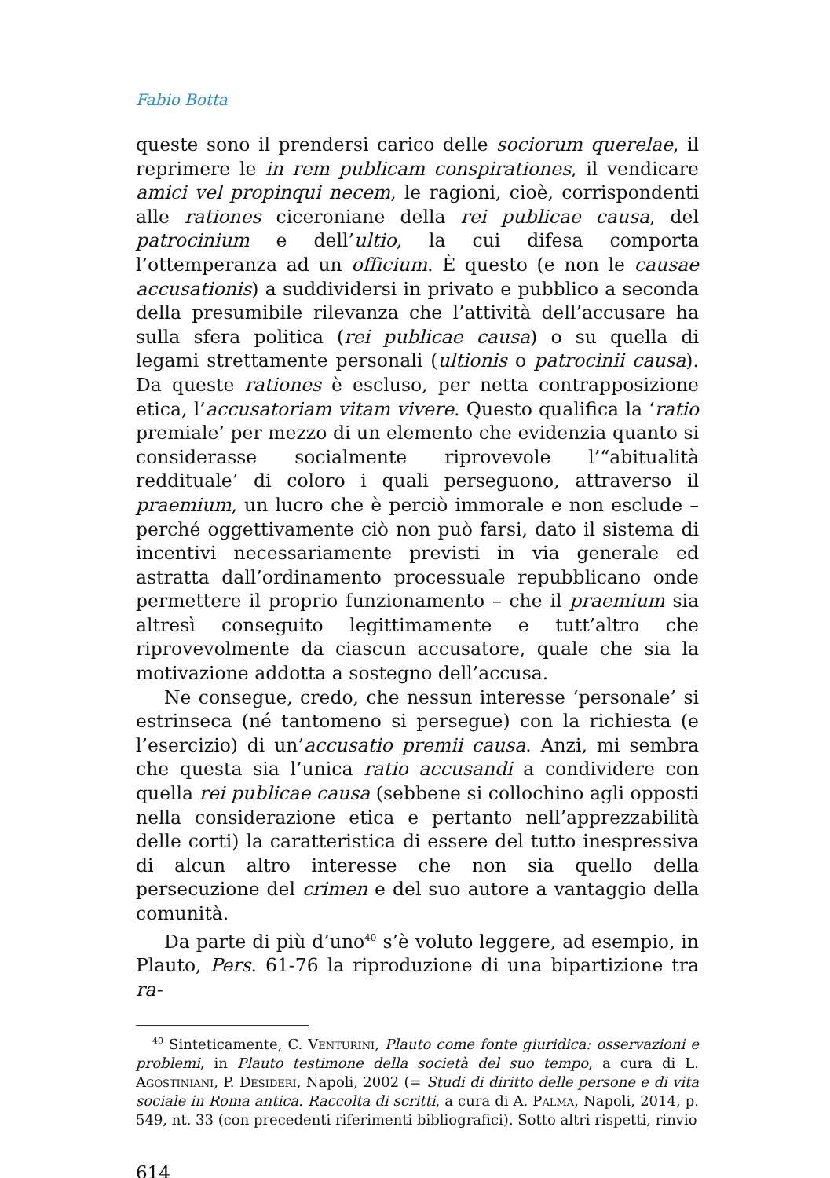Fabio Botta
queste sono il prendersi carico delle sociorum querelae, il reprimere le in rem publicam conspirationes, il vendicare amici vel propinqui necem, le ragioni, cioè, corrispondenti alle rationes ciceroniane della rei publicae causa, del patrocinium e dell’ultio, la cui difesa comporta l’ottemperanza ad un officium. È questo (e non le causae accusationis) a suddividersi in privato e pubblico a seconda della presumibile rilevanza che l’attività dell’accusare ha sulla sfera politica (rei publicae causa) o su quella di legami strettamente personali (ultionis o patrocinii causa). Da queste rationes è escluso, per netta contrapposizione etica, l’accusatoriam vitam vivere. Questo qualifica la ‘ratio premiale’ per mezzo di un elemento che evidenzia quanto si considerasse socialmente riprovevole l’“abitualità reddituale’ di coloro i quali perseguono, attraverso il praemium, un lucro che è perciò immorale e non esclude – perché oggettivamente ciò non può farsi, dato il sistema di incentivi necessariamente previsti in via generale ed astratta dall’ordinamento processuale repubblicano onde permettere il proprio funzionamento – che il praemium sia altresì conseguito legittimamente e tutt’altro che riprovevolmente da ciascun accusatore, quale che sia la motivazione addotta a sostegno dell’accusa.
Ne consegue, credo, che nessun interesse ‘personale’ si estrinseca (né tantomeno si persegue) con la richiesta (e l’esercizio) di un’accusatio premii causa. Anzi, mi sembra che questa sia l’unica ratio accusandi a condividere con quella rei publicae causa (sebbene si collochino agli opposti nella considerazione etica e pertanto nell’apprezzabilità delle corti) la caratteristica di essere del tutto inespressiva di alcun altro interesse che non sia quello della persecuzione del crimen e del suo autore a vantaggio della comunità.
Da parte di più d’uno<sup>40</sup> s’è voluto leggere, ad esempio, in Plauto, Pers. 61-76 la riproduzione di una bipartizione tra ra-
<sup>40</sup> Sinteticamente, C. Venturini, Plauto come fonte giuridica: osservazioni e problemi, in Plauto testimone della società del suo tempo, a cura di L. Agostiniani, P. Desideri, Napoli, 2002 (= Studi di diritto delle persone e di vita sociale in Roma antica. Raccolta di scritti, a cura di A. Palma, Napoli, 2014, p. 549, nt. 33 (con precedenti riferimenti bibliografici). Sotto altri rispetti, rinvio
614